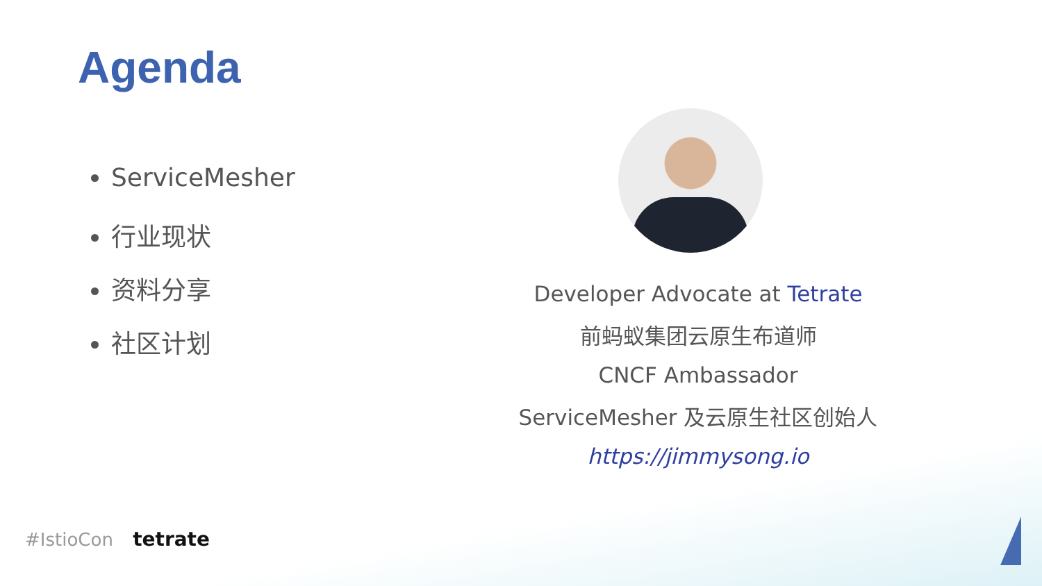Agenda
ServiceMesher
行业现状
资料分享
社区计划
Developer Advocate at Tetrate
前蚂蚁集团云原生布道师
CNCF Ambassador
ServiceMesher 及云原生社区创始人
https://jimmysong.io
#IstioCon tetrate